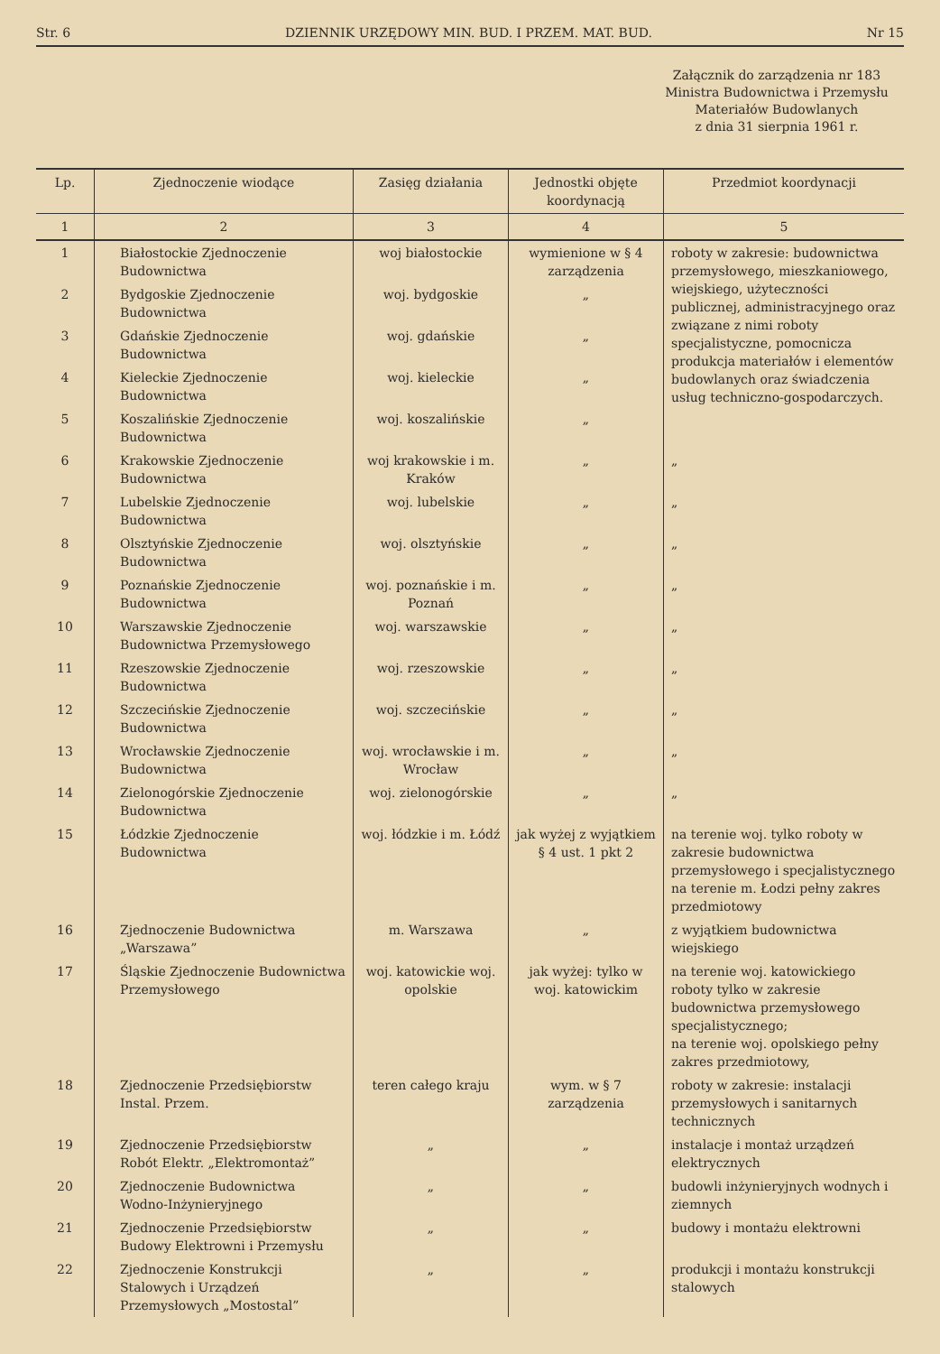Str. 6 DZIENNIK URZĘDOWY MIN. BUD. I PRZEM. MAT. BUD. Nr 15
Załącznik do zarządzenia nr 183
Ministra Budownictwa i Przemysłu
Materiałów Budowlanych
z dnia 31 sierpnia 1961 r.
| Lp. | Zjednoczenie wiodące | Zasięg działania | Jednostki objęte koordynacją | Przedmiot koordynacji |
| --- | --- | --- | --- | --- |
| 1 | 2 | 3 | 4 | 5 |
| 1 | Białostockie Zjednoczenie Budownictwa | woj białostockie | wymienione w § 4 zarządzenia | roboty w zakresie: budownictwa przemysłowego, mieszkaniowego, wiejskiego, użyteczności publicznej, administracyjnego oraz związane z nimi roboty specjalistyczne, pomocnicza produkcja materiałów i elementów budowlanych oraz świadczenia usług techniczno-gospodarczych. |
| 2 | Bydgoskie Zjednoczenie Budownictwa | woj. bydgoskie | „ | |
| 3 | Gdańskie Zjednoczenie Budownictwa | woj. gdańskie | „ | |
| 4 | Kieleckie Zjednoczenie Budownictwa | woj. kieleckie | „ | |
| 5 | Koszalińskie Zjednoczenie Budownictwa | woj. koszalińskie | „ | |
| 6 | Krakowskie Zjednoczenie Budownictwa | woj krakowskie i m. Kraków | „ | „ |
| 7 | Lubelskie Zjednoczenie Budownictwa | woj. lubelskie | „ | „ |
| 8 | Olsztyńskie Zjednoczenie Budownictwa | woj. olsztyńskie | „ | „ |
| 9 | Poznańskie Zjednoczenie Budownictwa | woj. poznańskie i m. Poznań | „ | „ |
| 10 | Warszawskie Zjednoczenie Budownictwa Przemysłowego | woj. warszawskie | „ | „ |
| 11 | Rzeszowskie Zjednoczenie Budownictwa | woj. rzeszowskie | „ | „ |
| 12 | Szczecińskie Zjednoczenie Budownictwa | woj. szczecińskie | „ | „ |
| 13 | Wrocławskie Zjednoczenie Budownictwa | woj. wrocławskie i m. Wrocław | „ | „ |
| 14 | Zielonogórskie Zjednoczenie Budownictwa | woj. zielonogórskie | „ | „ |
| 15 | Łódzkie Zjednoczenie Budownictwa | woj. łódzkie i m. Łódź | jak wyżej z wyjątkiem § 4 ust. 1 pkt 2 | na terenie woj. tylko roboty w zakresie budownictwa przemysłowego i specjalistycznego na terenie m. Łodzi pełny zakres przedmiotowy |
| 16 | Zjednoczenie Budownictwa „Warszawa” | m. Warszawa | „ | z wyjątkiem budownictwa wiejskiego |
| 17 | Śląskie Zjednoczenie Budownictwa Przemysłowego | woj. katowickie woj. opolskie | jak wyżej: tylko w woj. katowickim | na terenie woj. katowickiego roboty tylko w zakresie budownictwa przemysłowego specjalistycznego; na terenie woj. opolskiego pełny zakres przedmiotowy, |
| 18 | Zjednoczenie Przedsiębiorstw Instal. Przem. | teren całego kraju | wym. w § 7 zarządzenia | roboty w zakresie: instalacji przemysłowych i sanitarnych technicznych |
| 19 | Zjednoczenie Przedsiębiorstw Robót Elektr. „Elektromontaż” | „ | „ | instalacje i montaż urządzeń elektrycznych |
| 20 | Zjednoczenie Budownictwa Wodno-Inżynieryjnego | „ | „ | budowli inżynieryjnych wodnych i ziemnych |
| 21 | Zjednoczenie Przedsiębiorstw Budowy Elektrowni i Przemysłu | „ | „ | budowy i montażu elektrowni |
| 22 | Zjednoczenie Konstrukcji Stalowych i Urządzeń Przemysłowych „Mostostal” | „ | „ | produkcji i montażu konstrukcji stalowych |